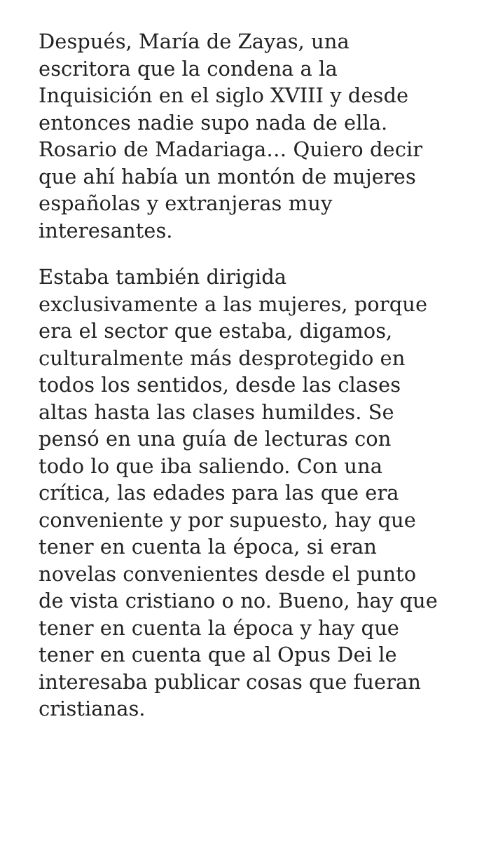Después, María de Zayas, una escritora que la condena a la Inquisición en el siglo XVIII y desde entonces nadie supo nada de ella. Rosario de Madariaga… Quiero decir que ahí había un montón de mujeres españolas y extranjeras muy interesantes.
Estaba también dirigida exclusivamente a las mujeres, porque era el sector que estaba, digamos, culturalmente más desprotegido en todos los sentidos, desde las clases altas hasta las clases humildes. Se pensó en una guía de lecturas con todo lo que iba saliendo. Con una crítica, las edades para las que era conveniente y por supuesto, hay que tener en cuenta la época, si eran novelas convenientes desde el punto de vista cristiano o no. Bueno, hay que tener en cuenta la época y hay que tener en cuenta que al Opus Dei le interesaba publicar cosas que fueran cristianas.